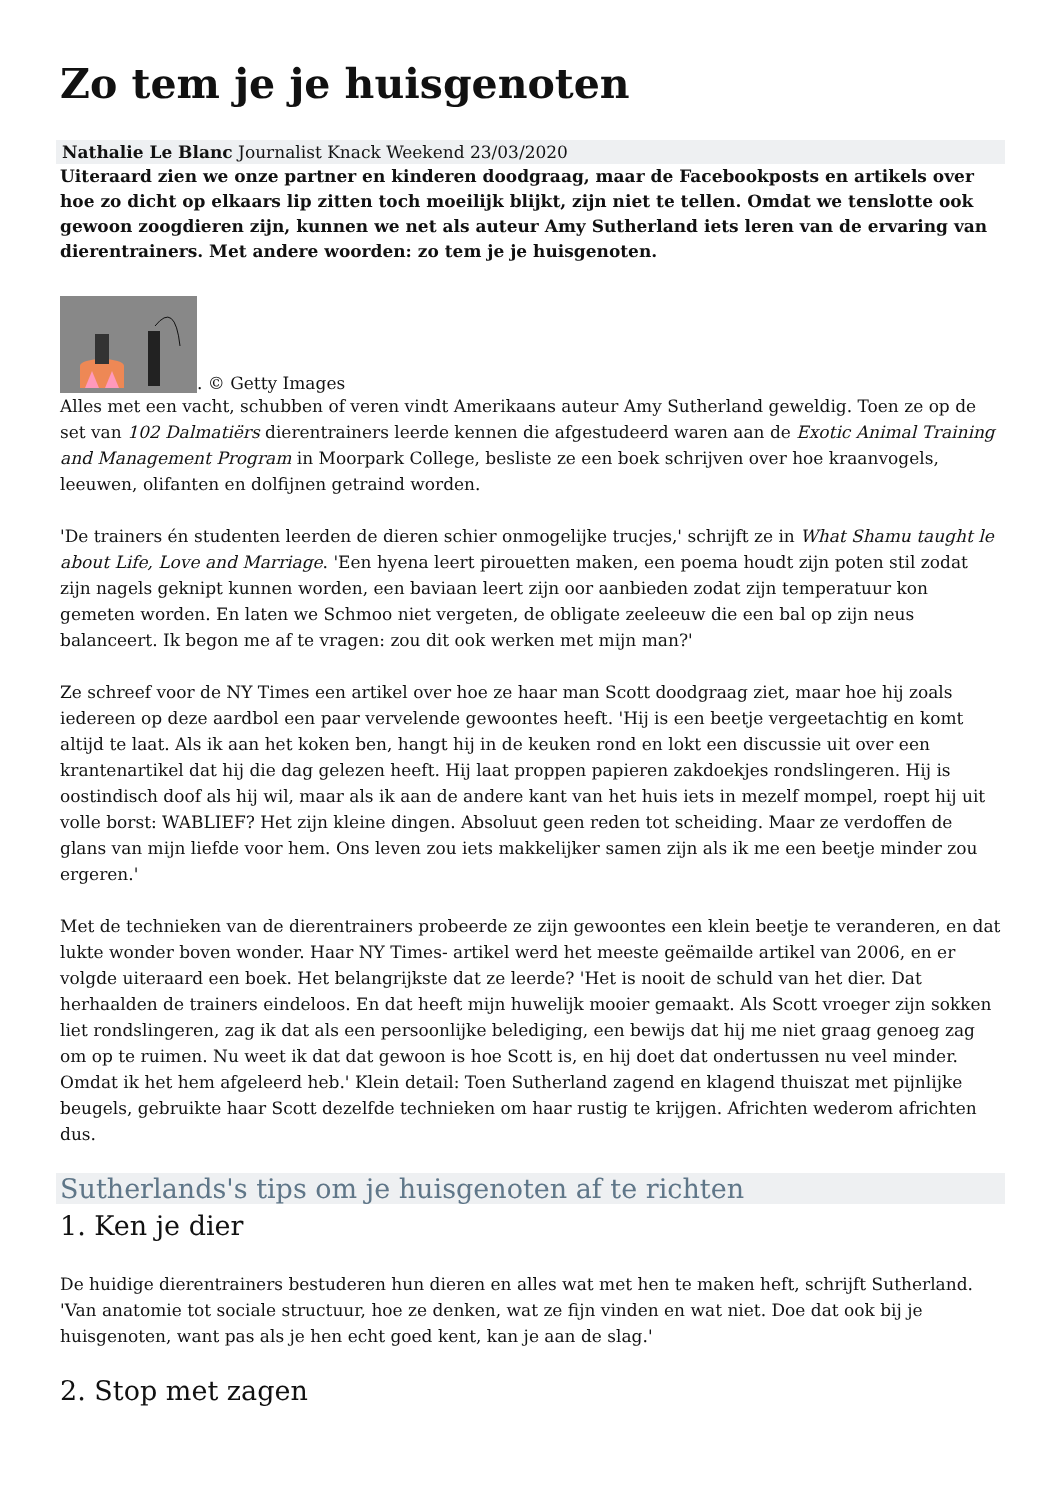Zo tem je je huisgenoten
Nathalie Le Blanc Journalist Knack Weekend 23/03/2020
Uiteraard zien we onze partner en kinderen doodgraag, maar de Facebookposts en artikels over hoe zo dicht op elkaars lip zitten toch moeilijk blijkt, zijn niet te tellen. Omdat we tenslotte ook gewoon zoogdieren zijn, kunnen we net als auteur Amy Sutherland iets leren van de ervaring van dierentrainers. Met andere woorden: zo tem je je huisgenoten.
. © Getty Images
Alles met een vacht, schubben of veren vindt Amerikaans auteur Amy Sutherland geweldig. Toen ze op de set van 102 Dalmatiërs dierentrainers leerde kennen die afgestudeerd waren aan de Exotic Animal Training and Management Program in Moorpark College, besliste ze een boek schrijven over hoe kraanvogels, leeuwen, olifanten en dolfijnen getraind worden.
'De trainers én studenten leerden de dieren schier onmogelijke trucjes,' schrijft ze in What Shamu taught le about Life, Love and Marriage. 'Een hyena leert pirouetten maken, een poema houdt zijn poten stil zodat zijn nagels geknipt kunnen worden, een baviaan leert zijn oor aanbieden zodat zijn temperatuur kon gemeten worden. En laten we Schmoo niet vergeten, de obligate zeeleeuw die een bal op zijn neus balanceert. Ik begon me af te vragen: zou dit ook werken met mijn man?'
Ze schreef voor de NY Times een artikel over hoe ze haar man Scott doodgraag ziet, maar hoe hij zoals iedereen op deze aardbol een paar vervelende gewoontes heeft. 'Hij is een beetje vergeetachtig en komt altijd te laat. Als ik aan het koken ben, hangt hij in de keuken rond en lokt een discussie uit over een krantenartikel dat hij die dag gelezen heeft. Hij laat proppen papieren zakdoekjes rondslingeren. Hij is oostindisch doof als hij wil, maar als ik aan de andere kant van het huis iets in mezelf mompel, roept hij uit volle borst: WABLIEF? Het zijn kleine dingen. Absoluut geen reden tot scheiding. Maar ze verdoffen de glans van mijn liefde voor hem. Ons leven zou iets makkelijker samen zijn als ik me een beetje minder zou ergeren.'
Met de technieken van de dierentrainers probeerde ze zijn gewoontes een klein beetje te veranderen, en dat lukte wonder boven wonder. Haar NY Times- artikel werd het meeste geëmailde artikel van 2006, en er volgde uiteraard een boek. Het belangrijkste dat ze leerde? 'Het is nooit de schuld van het dier. Dat herhaalden de trainers eindeloos. En dat heeft mijn huwelijk mooier gemaakt. Als Scott vroeger zijn sokken liet rondslingeren, zag ik dat als een persoonlijke belediging, een bewijs dat hij me niet graag genoeg zag om op te ruimen. Nu weet ik dat dat gewoon is hoe Scott is, en hij doet dat ondertussen nu veel minder. Omdat ik het hem afgeleerd heb.' Klein detail: Toen Sutherland zagend en klagend thuiszat met pijnlijke beugels, gebruikte haar Scott dezelfde technieken om haar rustig te krijgen. Africhten wederom africhten dus.
Sutherlands's tips om je huisgenoten af te richten
1. Ken je dier
De huidige dierentrainers bestuderen hun dieren en alles wat met hen te maken heft, schrijft Sutherland. 'Van anatomie tot sociale structuur, hoe ze denken, wat ze fijn vinden en wat niet. Doe dat ook bij je huisgenoten, want pas als je hen echt goed kent, kan je aan de slag.'
2. Stop met zagen